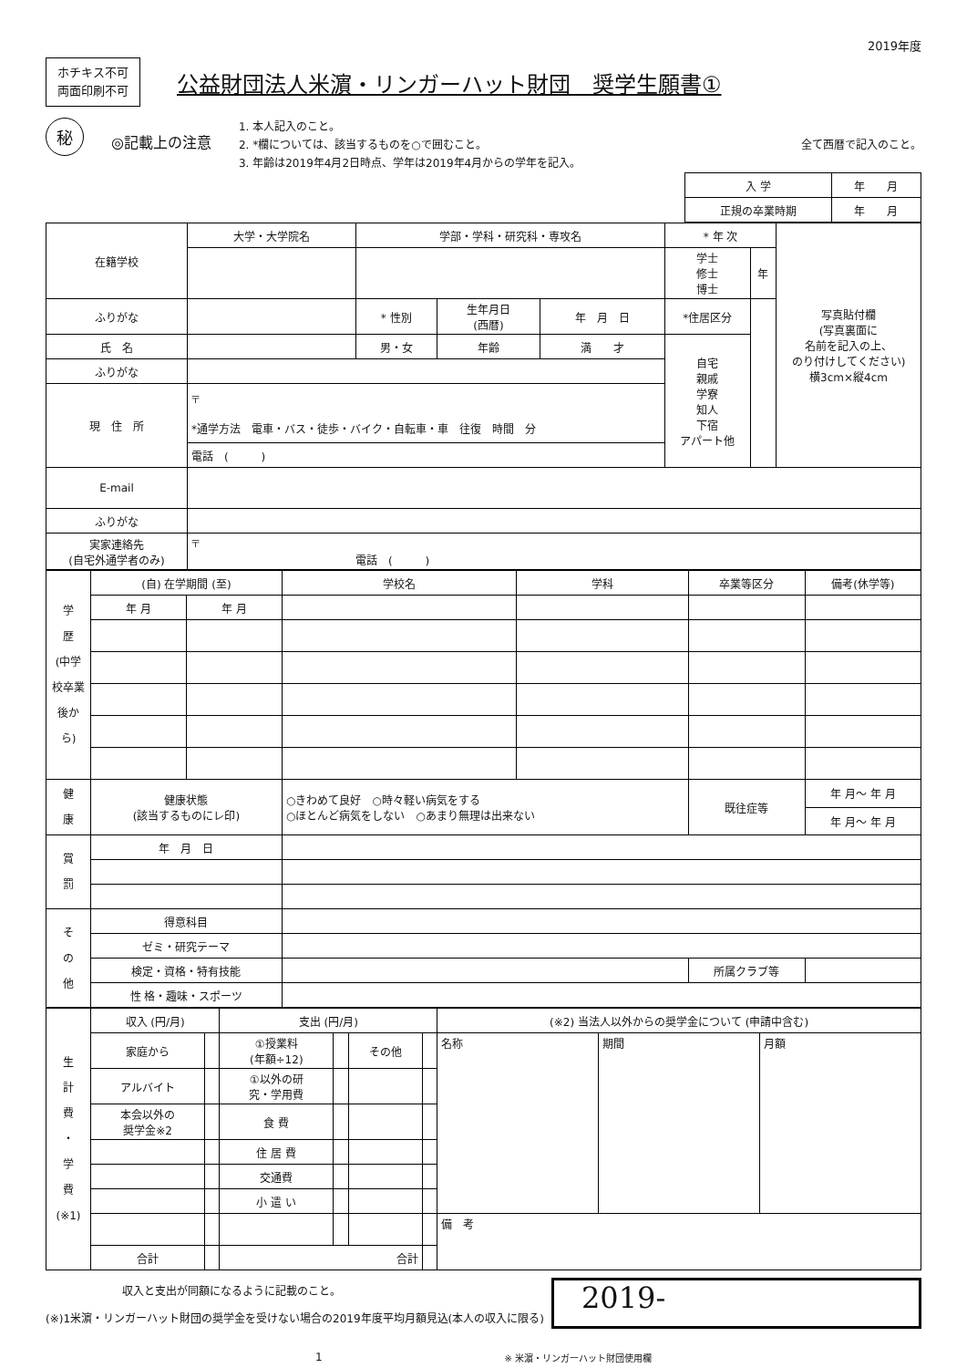2019年度
ホチキス不可
両面印刷不可
公益財団法人米濵・リンガーハット財団　奨学生願書①
秘
◎記載上の注意
1. 本人記入のこと。
2. *欄については、該当するものを○で囲むこと。
3. 年齢は2019年4月2日時点、学年は2019年4月からの学年を記入。
全て西暦で記入のこと。
| 入 学 | 年 月 |
| 正規の卒業時期 | 年 月 |
| 在籍学校 | 大学・大学院名 | 学部・学科・研究科・専攻名 | | | * 年 次 | | 写真貼付欄 (写真裏面に 名前を記入の上、 のり付けしてください) 横3cm×縦4cm |
| | | | | | 学士 修士 博士 | 年 | |
| ふりがな | | * 性別 | 生年月日 (西暦) | 年 月 日 | *住居区分 | | |
| 氏 名 | | 男・女 | 年齢 | 満 才 | 自宅 親戚 学寮 知人 下宿 アパート他 | | |
| ふりがな | | | | | | | |
| 現 住 所 | 〒 *通学方法 電車・バス・徒歩・バイク・自転車・車 往復 時間 分 | | | | | | |
| | 電話 ( ) | | | | | | |
| E-mail | | | | | | | |
| ふりがな | | | | | | | |
| 実家連絡先 (自宅外通学者のみ) | 〒 電話 ( ) | | | | | | |
| 学 歴 (中学校卒業後から) | (自) 在学期間 (至) | | 学校名 | 学科 | 卒業等区分 | 備考(休学等) |
| | 年 月 | 年 月 | | | | |
| 健 康 | 健康状態 (該当するものにレ印) | | ○きわめて良好 ○時々軽い病気をする ○ほとんど病気をしない ○あまり無理は出来ない | | 既往症等 | 年 月〜 年 月 |
| | | | | | | 年 月〜 年 月 |
| 賞 罰 | 年 月 日 | | | | | |
| そ の 他 | 得意科目 | | | | | |
| | ゼミ・研究テーマ | | | | | |
| | 検定・資格・特有技能 | | | | 所属クラブ等 | |
| | 性 格・趣味・スポーツ | | | | | |
| 生 計 費 ・ 学 費 (※1) | 収入 (円/月) | | 支出 (円/月) | | | | (※2) 当法人以外からの奨学金について (申請中含む) | | |
| | 家庭から | | ①授業料 (年額÷12) | | その他 | | 名称 | 期間 | 月額 |
| | アルバイト | | ①以外の研 究・学用費 | | | | | | |
| | 本会以外の 奨学金※2 | | 食 費 | | | | | | |
| | | | 住 居 費 | | | | | | |
| | | | 交通費 | | | | | | |
| | | | 小 遣 い | | | | | | |
| | | | | | | | 備 考 | | |
| | 合計 | | 合計 | | | | | | |
　　　　　　　収入と支出が同額になるように記載のこと。
(※)1米濵・リンガーハット財団の奨学金を受けない場合の2019年度平均月額見込(本人の収入に限る)
2019-
1 ※ 米濵・リンガーハット財団使用欄